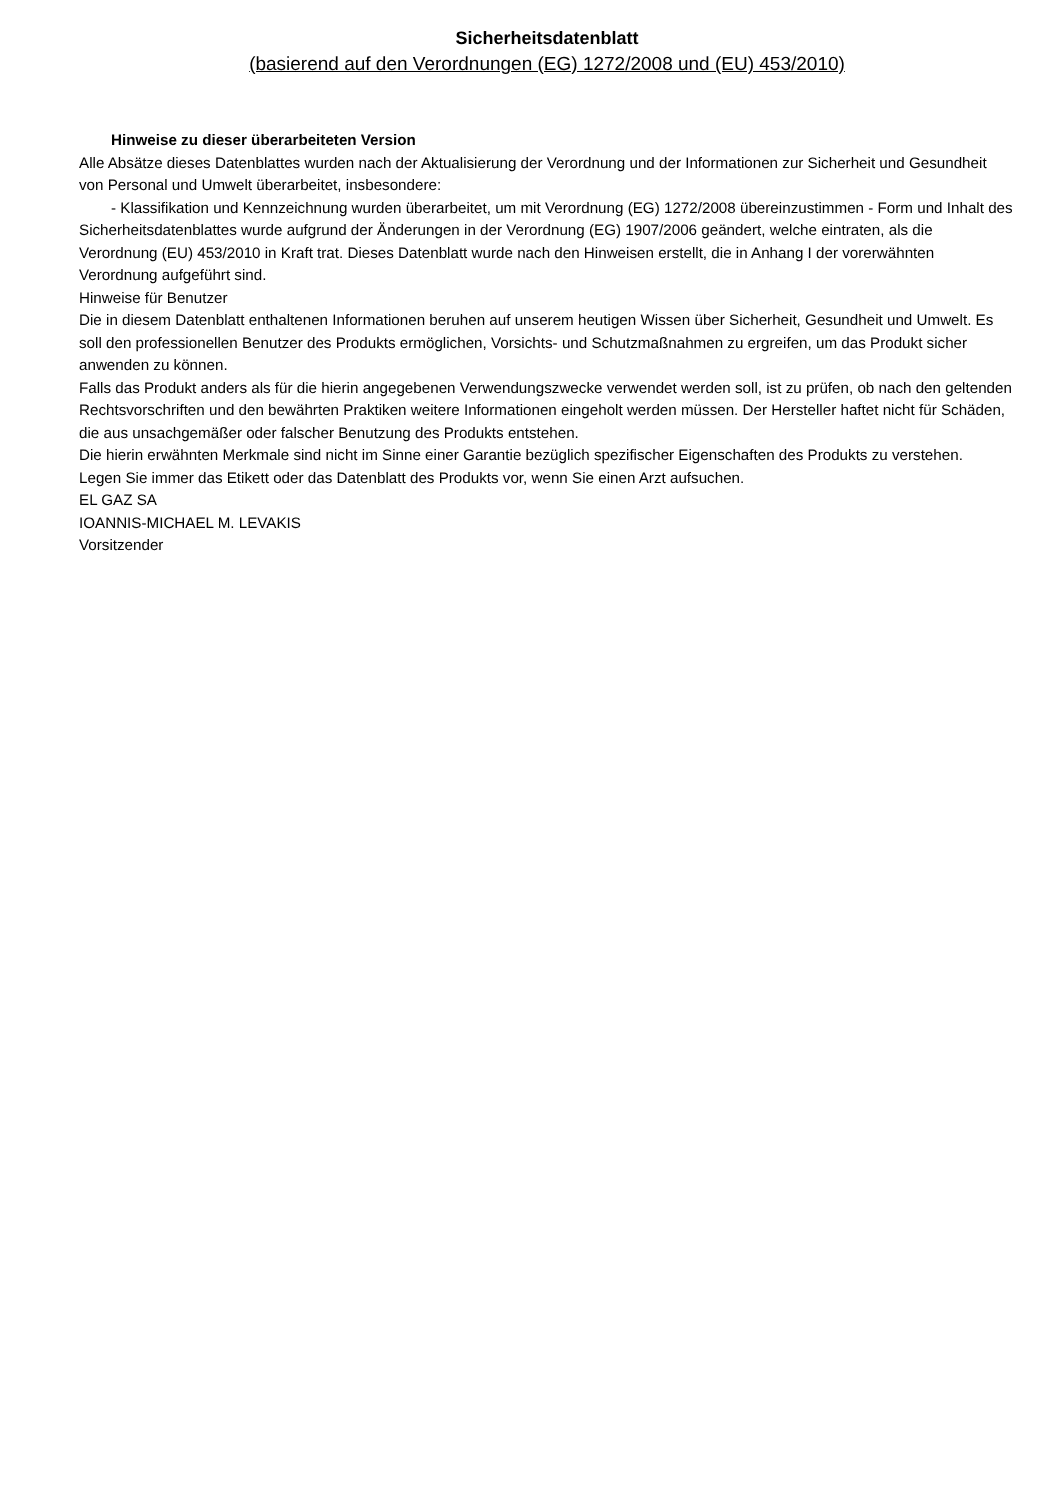Sicherheitsdatenblatt
(basierend auf den Verordnungen (EG) 1272/2008 und (EU) 453/2010)
Hinweise zu dieser überarbeiteten Version
Alle Absätze dieses Datenblattes wurden nach der Aktualisierung der Verordnung und der Informationen zur Sicherheit und Gesundheit von Personal und Umwelt überarbeitet, insbesondere:
- Klassifikation und Kennzeichnung wurden überarbeitet, um mit Verordnung (EG) 1272/2008 übereinzustimmen - Form und Inhalt des Sicherheitsdatenblattes wurde aufgrund der Änderungen in der Verordnung (EG) 1907/2006 geändert, welche eintraten, als die Verordnung (EU) 453/2010 in Kraft trat. Dieses Datenblatt wurde nach den Hinweisen erstellt, die in Anhang I der vorerwähnten Verordnung aufgeführt sind.
Hinweise für Benutzer
Die in diesem Datenblatt enthaltenen Informationen beruhen auf unserem heutigen Wissen über Sicherheit, Gesundheit und Umwelt. Es soll den professionellen Benutzer des Produkts ermöglichen, Vorsichts- und Schutzmaßnahmen zu ergreifen, um das Produkt sicher anwenden zu können.
Falls das Produkt anders als für die hierin angegebenen Verwendungszwecke verwendet werden soll, ist zu prüfen, ob nach den geltenden Rechtsvorschriften und den bewährten Praktiken weitere Informationen eingeholt werden müssen. Der Hersteller haftet nicht für Schäden, die aus unsachgemäßer oder falscher Benutzung des Produkts entstehen.
Die hierin erwähnten Merkmale sind nicht im Sinne einer Garantie bezüglich spezifischer Eigenschaften des Produkts zu verstehen.
Legen Sie immer das Etikett oder das Datenblatt des Produkts vor, wenn Sie einen Arzt aufsuchen.
EL GAZ SA
IOANNIS-MICHAEL M. LEVAKIS
Vorsitzender